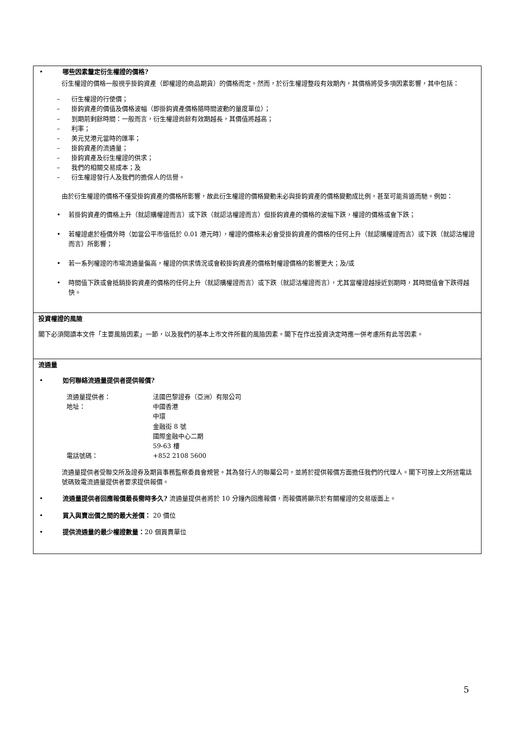| • 哪些因素釐定衍生權證的價格? 衍生權證的價格一般視乎掛鈎資產（即權證的商品期貨）的價格而定。然而，於衍生權證整段有效期內，其價格將受多項因素影響，其中包括： – 衍生權證的行使價； – 掛鈎資產的價值及價格波幅（即掛鈎資產價格隨時間波動的量度單位）； – 到期前剩餘時間：一般而言，衍生權證尚餘有效期越長，其價值將越高； – 利率； – 美元兌港元當時的匯率； – 掛鈎資產的流通量； – 掛鈎資產及衍生權證的供求； – 我們的相關交易成本；及 – 衍生權證發行人及我們的擔保人的信譽。 由於衍生權證的價格不僅受掛鈎資產的價格所影響，故此衍生權證的價格變動未必與掛鈎資產的價格變動成比例，甚至可能背道而馳。例如： • 若掛鈎資產的價格上升（就認購權證而言）或下跌（就認沽權證而言）但掛鈎資產的價格的波幅下跌，權證的價格或會下跌； • 若權證處於極價外時（如當公平市值低於 0.01 港元時），權證的價格未必會受掛鈎資產的價格的任何上升（就認購權證而言）或下跌（就認沽權證而言）所影響； • 若一系列權證的市場流通量偏高，權證的供求情況或會較掛鈎資產的價格對權證價格的影響更大；及/或 • 時間值下跌或會抵銷掛鈎資產的價格的任何上升（就認購權證而言）或下跌（就認沽權證而言），尤其當權證越接近到期時，其時間值會下跌得越快。 |
| 投資權證的風險 閣下必須閱讀本文件「主要風險因素」一節，以及我們的基本上市文件所載的風險因素。閣下在作出投資決定時應一併考慮所有此等因素。 |
| 流通量 • 如何聯絡流通量提供者提供報價? / 流通量提供者： / 法國巴黎證券（亞洲）有限公司 / / 地址： / 中國香港 中環 金融街 8 號 國際金融中心二期 59-63 樓 / / 電話號碼： / +852 2108 5600 / 流通量提供者受聯交所及證券及期貨事務監察委員會規管。其為發行人的聯屬公司，並將於提供報價方面擔任我們的代理人。閣下可按上文所述電話號碼致電流通量提供者要求提供報價。 • 流通量提供者回應報價最長需時多久? 流通量提供者將於 10 分鐘內回應報價，而報價將顯示於有關權證的交易版面上。 • 買入與賣出價之間的最大差價： 20 價位 • 提供流通量的最少權證數量： 20 個買賣單位 |
5